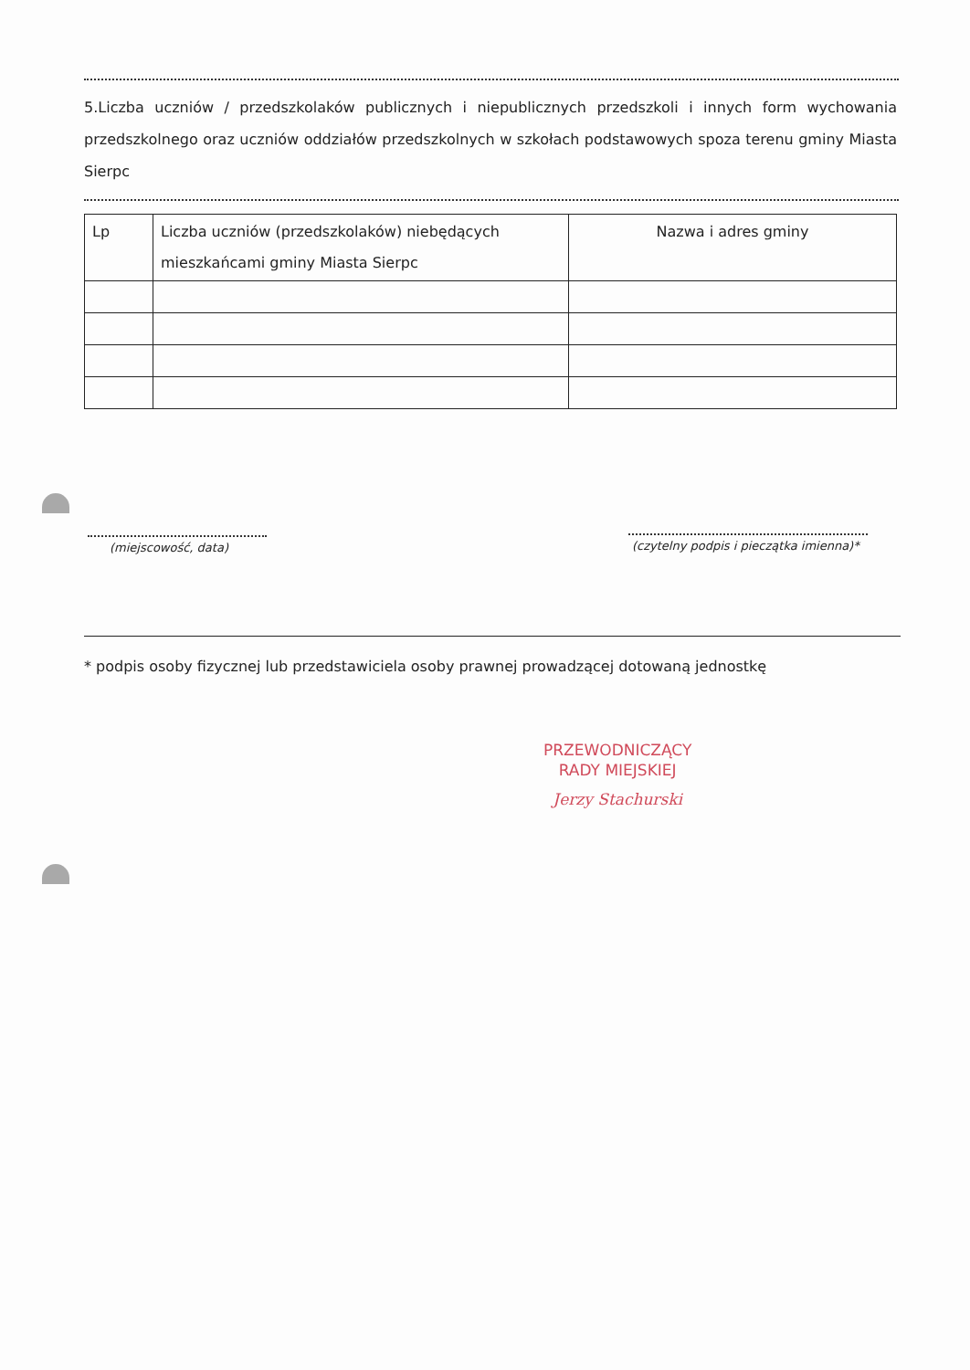5.Liczba uczniów / przedszkolaków publicznych i niepublicznych przedszkoli i innych form wychowania przedszkolnego oraz uczniów oddziałów przedszkolnych w szkołach podstawowych spoza terenu gminy Miasta Sierpc
| Lp | Liczba uczniów (przedszkolaków) niebędących mieszkańcami gminy Miasta Sierpc | Nazwa i adres gminy |
| --- | --- | --- |
(miejscowość, data)
(czytelny podpis i pieczątka imienna)*
* podpis osoby fizycznej lub przedstawiciela osoby prawnej prowadzącej dotowaną jednostkę
PRZEWODNICZĄCY
RADY MIEJSKIEJ
Jerzy Stachurski